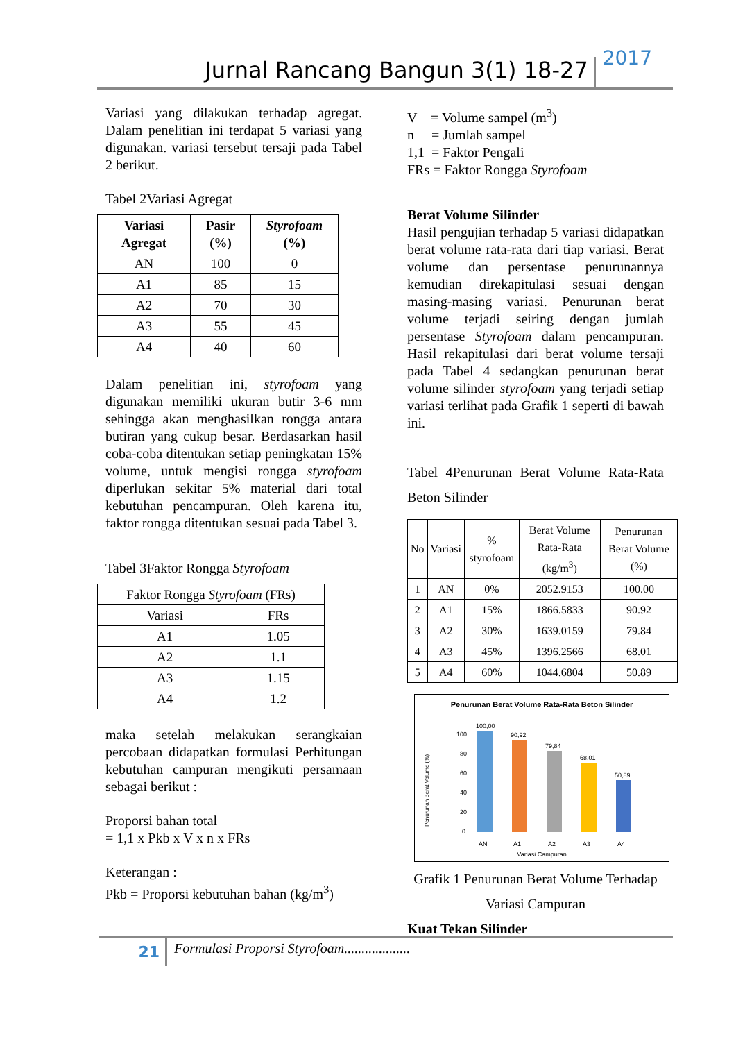Jurnal Rancang Bangun 3(1) 18-27 2017
Variasi yang dilakukan terhadap agregat. Dalam penelitian ini terdapat 5 variasi yang digunakan. variasi tersebut tersaji pada Tabel 2 berikut.
Tabel 2Variasi Agregat
| Variasi Agregat | Pasir (%) | Styrofoam (%) |
| --- | --- | --- |
| AN | 100 | 0 |
| A1 | 85 | 15 |
| A2 | 70 | 30 |
| A3 | 55 | 45 |
| A4 | 40 | 60 |
Dalam penelitian ini, styrofoam yang digunakan memiliki ukuran butir 3-6 mm sehingga akan menghasilkan rongga antara butiran yang cukup besar. Berdasarkan hasil coba-coba ditentukan setiap peningkatan 15% volume, untuk mengisi rongga styrofoam diperlukan sekitar 5% material dari total kebutuhan pencampuran. Oleh karena itu, faktor rongga ditentukan sesuai pada Tabel 3.
Tabel 3Faktor Rongga Styrofoam
| Faktor Rongga Styrofoam (FRs) | |
| Variasi | FRs |
| A1 | 1.05 |
| A2 | 1.1 |
| A3 | 1.15 |
| A4 | 1.2 |
maka setelah melakukan serangkaian percobaan didapatkan formulasi Perhitungan kebutuhan campuran mengikuti persamaan sebagai berikut :
Proporsi bahan total
= 1,1 x Pkb x V x n x FRs
Keterangan :
Pkb = Proporsi kebutuhan bahan (kg/m<sup>3</sup>)
V = Volume sampel (m<sup>3</sup>)
n = Jumlah sampel
1,1 = Faktor Pengali
FRs = Faktor Rongga Styrofoam
Berat Volume Silinder
Hasil pengujian terhadap 5 variasi didapatkan berat volume rata-rata dari tiap variasi. Berat volume dan persentase penurunannya kemudian direkapitulasi sesuai dengan masing-masing variasi. Penurunan berat volume terjadi seiring dengan jumlah persentase Styrofoam dalam pencampuran. Hasil rekapitulasi dari berat volume tersaji pada Tabel 4 sedangkan penurunan berat volume silinder styrofoam yang terjadi setiap variasi terlihat pada Grafik 1 seperti di bawah ini.
Tabel 4Penurunan Berat Volume Rata-Rata Beton Silinder
| No | Variasi | % styrofoam | Berat Volume Rata-Rata (kg/m<sup>3</sup>) | Penurunan Berat Volume (%) |
| 1 | AN | 0% | 2052.9153 | 100.00 |
| 2 | A1 | 15% | 1866.5833 | 90.92 |
| 3 | A2 | 30% | 1639.0159 | 79.84 |
| 4 | A3 | 45% | 1396.2566 | 68.01 |
| 5 | A4 | 60% | 1044.6804 | 50.89 |
Penurunan Berat Volume Rata-Rata Beton Silinder
Penurunan Berat Volume (%)
100
80
60
40
20
0
100,00
90,92
79,84
68,01
50,89
AN
A1
A2
A3
A4
Variasi Campuran
Grafik 1 Penurunan Berat Volume Terhadap Variasi Campuran
Kuat Tekan Silinder
21 Formulasi Proporsi Styrofoam...................